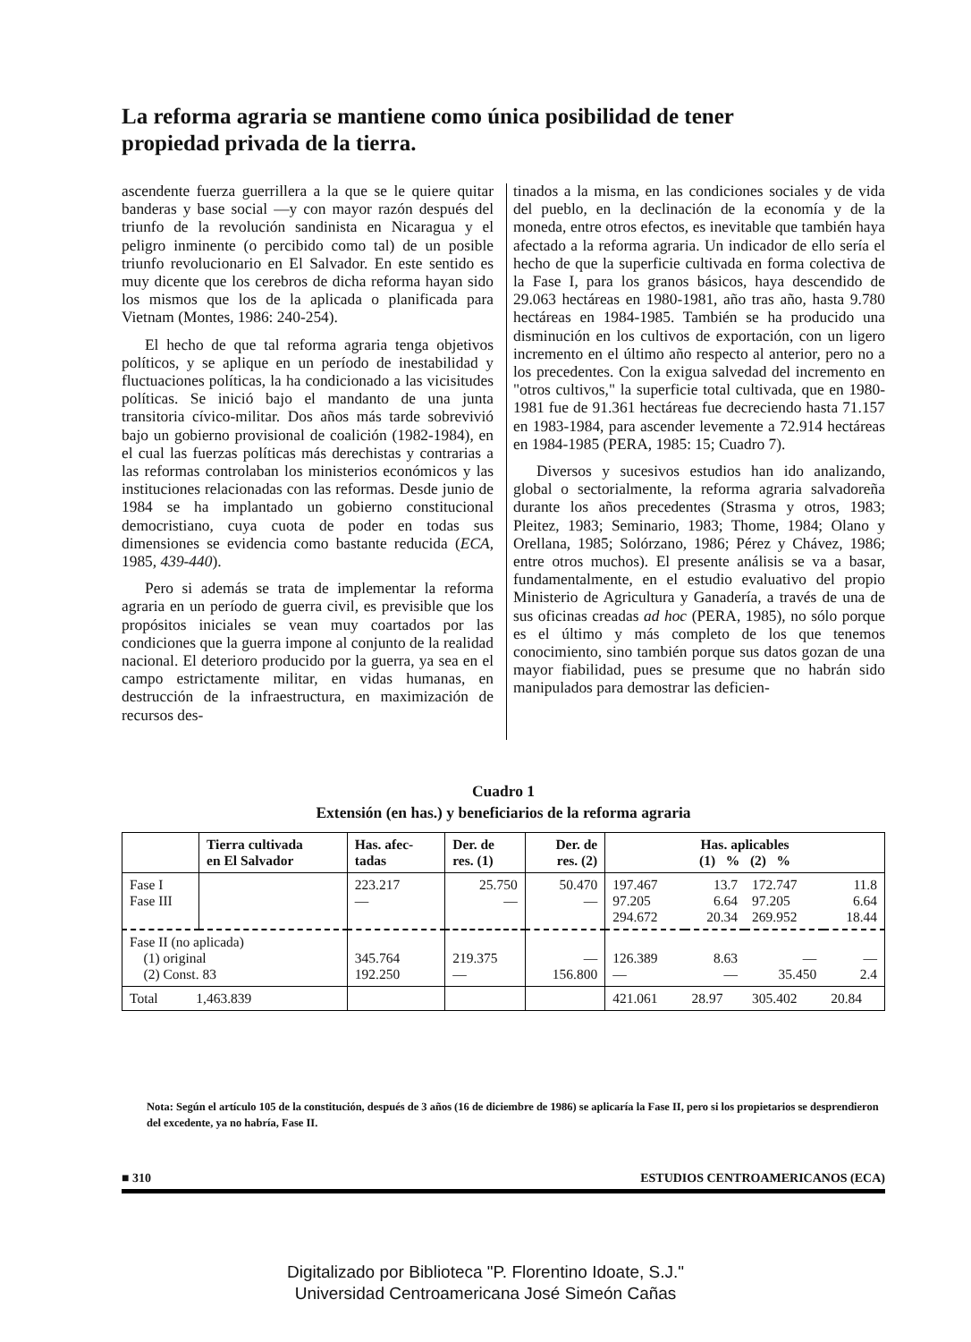La reforma agraria se mantiene como única posibilidad de tener propiedad privada de la tierra.
ascendente fuerza guerrillera a la que se le quiere quitar banderas y base social —y con mayor razón después del triunfo de la revolución sandinista en Nicaragua y el peligro inminente (o percibido como tal) de un posible triunfo revolucionario en El Salvador. En este sentido es muy dicente que los cerebros de dicha reforma hayan sido los mismos que los de la aplicada o planificada para Vietnam (Montes, 1986: 240-254).
El hecho de que tal reforma agraria tenga objetivos políticos, y se aplique en un período de inestabilidad y fluctuaciones políticas, la ha condicionado a las vicisitudes políticas. Se inició bajo el mandanto de una junta transitoria cívico-militar. Dos años más tarde sobrevivió bajo un gobierno provisional de coalición (1982-1984), en el cual las fuerzas políticas más derechistas y contrarias a las reformas controlaban los ministerios económicos y las instituciones relacionadas con las reformas. Desde junio de 1984 se ha implantado un gobierno constitucional democristiano, cuya cuota de poder en todas sus dimensiones se evidencia como bastante reducida (ECA, 1985, 439-440).
Pero si además se trata de implementar la reforma agraria en un período de guerra civil, es previsible que los propósitos iniciales se vean muy coartados por las condiciones que la guerra impone al conjunto de la realidad nacional. El deterioro producido por la guerra, ya sea en el campo estrictamente militar, en vidas humanas, en destrucción de la infraestructura, en maximización de recursos des-
tinados a la misma, en las condiciones sociales y de vida del pueblo, en la declinación de la economía y de la moneda, entre otros efectos, es inevitable que también haya afectado a la reforma agraria. Un indicador de ello sería el hecho de que la superficie cultivada en forma colectiva de la Fase I, para los granos básicos, haya descendido de 29.063 hectáreas en 1980-1981, año tras año, hasta 9.780 hectáreas en 1984-1985. También se ha producido una disminución en los cultivos de exportación, con un ligero incremento en el último año respecto al anterior, pero no a los precedentes. Con la exigua salvedad del incremento en "otros cultivos," la superficie total cultivada, que en 1980-1981 fue de 91.361 hectáreas fue decreciendo hasta 71.157 en 1983-1984, para ascender levemente a 72.914 hectáreas en 1984-1985 (PERA, 1985: 15; Cuadro 7).
Diversos y sucesivos estudios han ido analizando, global o sectorialmente, la reforma agraria salvadoreña durante los años precedentes (Strasma y otros, 1983; Pleitez, 1983; Seminario, 1983; Thome, 1984; Olano y Orellana, 1985; Solórzano, 1986; Pérez y Chávez, 1986; entre otros muchos). El presente análisis se va a basar, fundamentalmente, en el estudio evaluativo del propio Ministerio de Agricultura y Ganadería, a través de una de sus oficinas creadas ad hoc (PERA, 1985), no sólo porque es el último y más completo de los que tenemos conocimiento, sino también porque sus datos gozan de una mayor fiabilidad, pues se presume que no habrán sido manipulados para demostrar las deficien-
Cuadro 1
Extensión (en has.) y beneficiarios de la reforma agraria
| | Tierra cultivada en El Salvador | Has. afec- tadas | Der. de res. (1) | Der. de res. (2) | Has. aplicables (1) % (2) % | | | |
| --- | --- | --- | --- | --- | --- | --- | --- | --- |
| Fase I Fase III | | 223.217 — | 25.750 — | 50.470 — | 197.467 97.205 294.672 | 13.7 6.64 20.34 | 172.747 97.205 269.952 | 11.8 6.64 18.44 |
| Fase II (no aplicada) (1) original (2) Const. 83 | | 345.764 192.250 | 219.375 — | — 156.800 | 126.389 — | 8.63 — | — 35.450 | — 2.4 |
| Total 1,463.839 | | | | | 421.061 | 28.97 | 305.402 | 20.84 |
Nota: Según el artículo 105 de la constitución, después de 3 años (16 de diciembre de 1986) se aplicaría la Fase II, pero si los propietarios se desprendieron del excedente, ya no habría, Fase II.
■ 310 ESTUDIOS CENTROAMERICANOS (ECA)
Digitalizado por Biblioteca "P. Florentino Idoate, S.J."
Universidad Centroamericana José Simeón Cañas